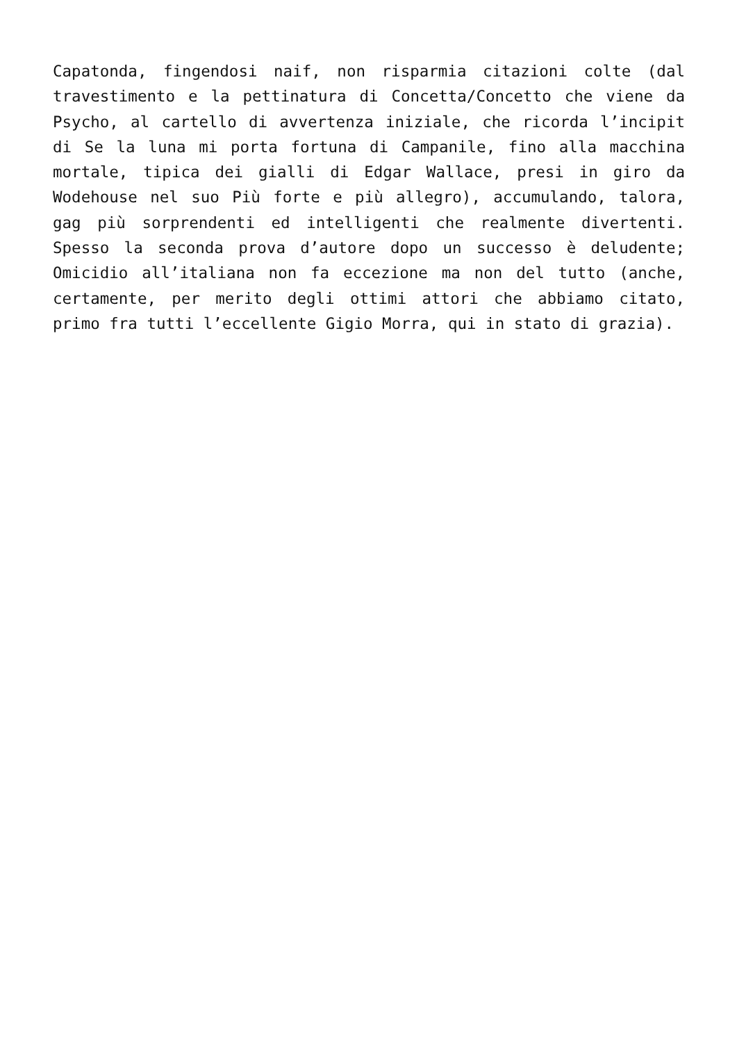Capatonda, fingendosi naif, non risparmia citazioni colte (dal travestimento e la pettinatura di Concetta/Concetto che viene da Psycho, al cartello di avvertenza iniziale, che ricorda l’incipit di Se la luna mi porta fortuna di Campanile, fino alla macchina mortale, tipica dei gialli di Edgar Wallace, presi in giro da Wodehouse nel suo Più forte e più allegro), accumulando, talora, gag più sorprendenti ed intelligenti che realmente divertenti. Spesso la seconda prova d’autore dopo un successo è deludente; Omicidio all’italiana non fa eccezione ma non del tutto (anche, certamente, per merito degli ottimi attori che abbiamo citato, primo fra tutti l’eccellente Gigio Morra, qui in stato di grazia).